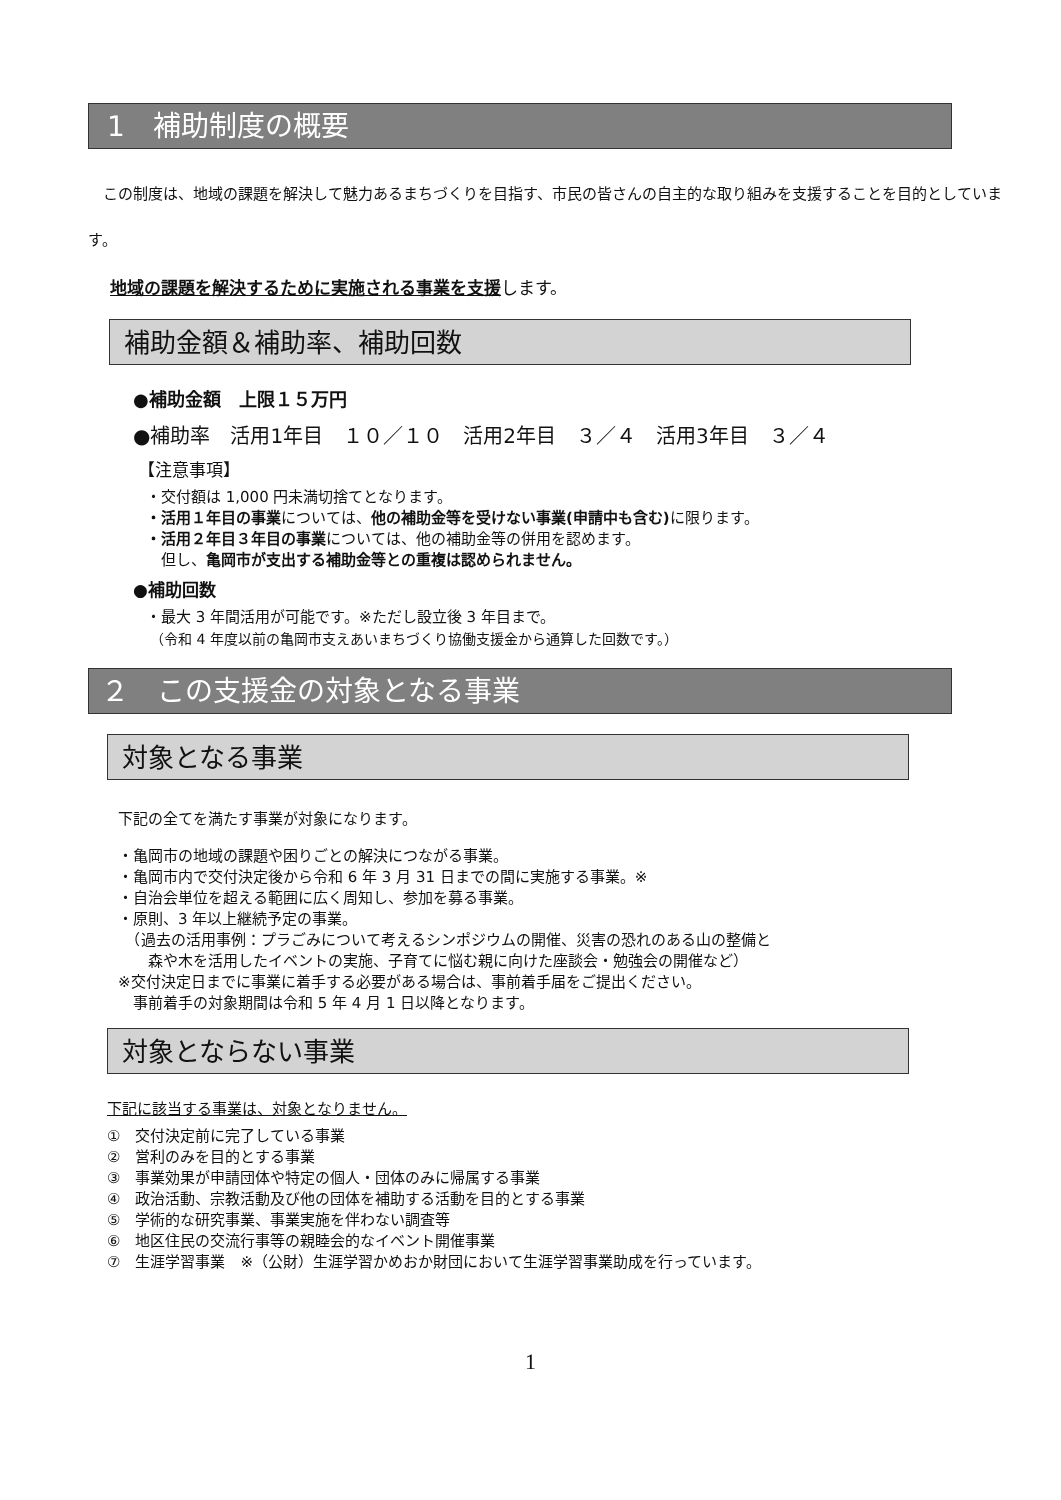1　補助制度の概要
　この制度は、地域の課題を解決して魅力あるまちづくりを目指す、市民の皆さんの自主的な取り組みを支援することを目的としています。
地域の課題を解決するために実施される事業を支援します。
補助金額＆補助率、補助回数
●補助金額　上限１５万円
●補助率　活用1年目　１０／１０　活用2年目　３／４　活用3年目　３／４
【注意事項】
・交付額は 1,000 円未満切捨てとなります。
・活用１年目の事業については、他の補助金等を受けない事業(申請中も含む) に限ります。
・活用２年目３年目の事業については、他の補助金等の併用を認めます。
　但し、亀岡市が支出する補助金等との重複は認められません。
●補助回数
・最大 3 年間活用が可能です。※ただし設立後 3 年目まで。
（令和 4 年度以前の亀岡市支えあいまちづくり協働支援金から通算した回数です。）
２　この支援金の対象となる事業
対象となる事業
下記の全てを満たす事業が対象になります。
・亀岡市の地域の課題や困りごとの解決につながる事業。
・亀岡市内で交付決定後から令和 6 年 3 月 31 日までの間に実施する事業。※
・自治会単位を超える範囲に広く周知し、参加を募る事業。
・原則、3 年以上継続予定の事業。
　（過去の活用事例：プラごみについて考えるシンポジウムの開催、災害の恐れのある山の整備と
　　森や木を活用したイベントの実施、子育てに悩む親に向けた座談会・勉強会の開催など）
※交付決定日までに事業に着手する必要がある場合は、事前着手届をご提出ください。
　事前着手の対象期間は令和 5 年 4 月 1 日以降となります。
対象とならない事業
下記に該当する事業は、対象となりません。
①　交付決定前に完了している事業
②　営利のみを目的とする事業
③　事業効果が申請団体や特定の個人・団体のみに帰属する事業
④　政治活動、宗教活動及び他の団体を補助する活動を目的とする事業
⑤　学術的な研究事業、事業実施を伴わない調査等
⑥　地区住民の交流行事等の親睦会的なイベント開催事業
⑦　生涯学習事業　※（公財）生涯学習かめおか財団において生涯学習事業助成を行っています。
1